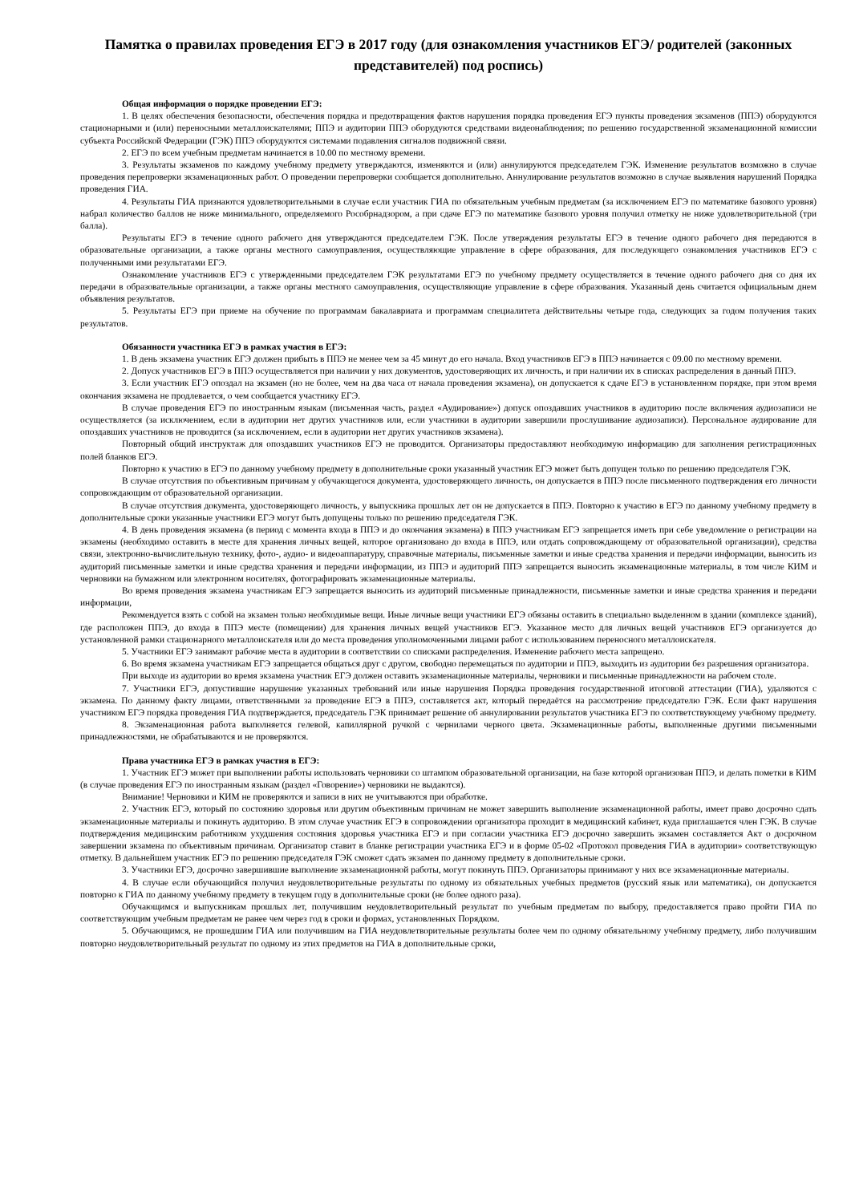Памятка о правилах проведения ЕГЭ в 2017 году (для ознакомления участников ЕГЭ/ родителей (законных представителей) под роспись)
Общая информация о порядке проведении ЕГЭ:
1. В целях обеспечения безопасности, обеспечения порядка и предотвращения фактов нарушения порядка проведения ЕГЭ пункты проведения экзаменов (ППЭ) оборудуются стационарными и (или) переносными металлоискателями; ППЭ и аудитории ППЭ оборудуются средствами видеонаблюдения; по решению государственной экзаменационной комиссии субъекта Российской Федерации (ГЭК) ППЭ оборудуются системами подавления сигналов подвижной связи.
2. ЕГЭ по всем учебным предметам начинается в 10.00 по местному времени.
3. Результаты экзаменов по каждому учебному предмету утверждаются, изменяются и (или) аннулируются председателем ГЭК. Изменение результатов возможно в случае проведения перепроверки экзаменационных работ. О проведении перепроверки сообщается дополнительно. Аннулирование результатов возможно в случае выявления нарушений Порядка проведения ГИА.
4. Результаты ГИА признаются удовлетворительными в случае если участник ГИА по обязательным учебным предметам (за исключением ЕГЭ по математике базового уровня) набрал количество баллов не ниже минимального, определяемого Рособрнадзором, а при сдаче ЕГЭ по математике базового уровня получил отметку не ниже удовлетворительной (три балла).
Результаты ЕГЭ в течение одного рабочего дня утверждаются председателем ГЭК. После утверждения результаты ЕГЭ в течение одного рабочего дня передаются в образовательные организации, а также органы местного самоуправления, осуществляющие управление в сфере образования, для последующего ознакомления участников ЕГЭ с полученными ими результатами ЕГЭ.
Ознакомление участников ЕГЭ с утвержденными председателем ГЭК результатами ЕГЭ по учебному предмету осуществляется в течение одного рабочего дня со дня их передачи в образовательные организации, а также органы местного самоуправления, осуществляющие управление в сфере образования. Указанный день считается официальным днем объявления результатов.
5. Результаты ЕГЭ при приеме на обучение по программам бакалавриата и программам специалитета действительны четыре года, следующих за годом получения таких результатов.
Обязанности участника ЕГЭ в рамках участия в ЕГЭ:
1. В день экзамена участник ЕГЭ должен прибыть в ППЭ не менее чем за 45 минут до его начала. Вход участников ЕГЭ в ППЭ начинается с 09.00 по местному времени.
2. Допуск участников ЕГЭ в ППЭ осуществляется при наличии у них документов, удостоверяющих их личность, и при наличии их в списках распределения в данный ППЭ.
3. Если участник ЕГЭ опоздал на экзамен (но не более, чем на два часа от начала проведения экзамена), он допускается к сдаче ЕГЭ в установленном порядке, при этом время окончания экзамена не продлевается, о чем сообщается участнику ЕГЭ.
В случае проведения ЕГЭ по иностранным языкам (письменная часть, раздел «Аудирование») допуск опоздавших участников в аудиторию после включения аудиозаписи не осуществляется (за исключением, если в аудитории нет других участников или, если участники в аудитории завершили прослушивание аудиозаписи). Персональное аудирование для опоздавших участников не проводится (за исключением, если в аудитории нет других участников экзамена).
Повторный общий инструктаж для опоздавших участников ЕГЭ не проводится. Организаторы предоставляют необходимую информацию для заполнения регистрационных полей бланков ЕГЭ.
Повторно к участию в ЕГЭ по данному учебному предмету в дополнительные сроки указанный участник ЕГЭ может быть допущен только по решению председателя ГЭК.
В случае отсутствия по объективным причинам у обучающегося документа, удостоверяющего личность, он допускается в ППЭ после письменного подтверждения его личности сопровождающим от образовательной организации.
В случае отсутствия документа, удостоверяющего личность, у выпускника прошлых лет он не допускается в ППЭ. Повторно к участию в ЕГЭ по данному учебному предмету в дополнительные сроки указанные участники ЕГЭ могут быть допущены только по решению председателя ГЭК.
4. В день проведения экзамена (в период с момента входа в ППЭ и до окончания экзамена) в ППЭ участникам ЕГЭ запрещается иметь при себе уведомление о регистрации на экзамены (необходимо оставить в месте для хранения личных вещей, которое организовано до входа в ППЭ, или отдать сопровождающему от образовательной организации), средства связи, электронно-вычислительную технику, фото-, аудио- и видеоаппаратуру, справочные материалы, письменные заметки и иные средства хранения и передачи информации, выносить из аудиторий письменные заметки и иные средства хранения и передачи информации, из ППЭ и аудиторий ППЭ запрещается выносить экзаменационные материалы, в том числе КИМ и черновики на бумажном или электронном носителях, фотографировать экзаменационные материалы.
Во время проведения экзамена участникам ЕГЭ запрещается выносить из аудиторий письменные принадлежности, письменные заметки и иные средства хранения и передачи информации,
Рекомендуется взять с собой на экзамен только необходимые вещи. Иные личные вещи участники ЕГЭ обязаны оставить в специально выделенном в здании (комплексе зданий), где расположен ППЭ, до входа в ППЭ месте (помещении) для хранения личных вещей участников ЕГЭ. Указанное место для личных вещей участников ЕГЭ организуется до установленной рамки стационарного металлоискателя или до места проведения уполномоченными лицами работ с использованием переносного металлоискателя.
5. Участники ЕГЭ занимают рабочие места в аудитории в соответствии со списками распределения. Изменение рабочего места запрещено.
6. Во время экзамена участникам ЕГЭ запрещается общаться друг с другом, свободно перемещаться по аудитории и ППЭ, выходить из аудитории без разрешения организатора.
При выходе из аудитории во время экзамена участник ЕГЭ должен оставить экзаменационные материалы, черновики и письменные принадлежности на рабочем столе.
7. Участники ЕГЭ, допустившие нарушение указанных требований или иные нарушения Порядка проведения государственной итоговой аттестации (ГИА), удаляются с экзамена. По данному факту лицами, ответственными за проведение ЕГЭ в ППЭ, составляется акт, который передаётся на рассмотрение председателю ГЭК. Если факт нарушения участником ЕГЭ порядка проведения ГИА подтверждается, председатель ГЭК принимает решение об аннулировании результатов участника ЕГЭ по соответствующему учебному предмету.
8. Экзаменационная работа выполняется гелевой, капиллярной ручкой с чернилами черного цвета. Экзаменационные работы, выполненные другими письменными принадлежностями, не обрабатываются и не проверяются.
Права участника ЕГЭ в рамках участия в ЕГЭ:
1. Участник ЕГЭ может при выполнении работы использовать черновики со штампом образовательной организации, на базе которой организован ППЭ, и делать пометки в КИМ (в случае проведения ЕГЭ по иностранным языкам (раздел «Говорение») черновики не выдаются).
Внимание! Черновики и КИМ не проверяются и записи в них не учитываются при обработке.
2. Участник ЕГЭ, который по состоянию здоровья или другим объективным причинам не может завершить выполнение экзаменационной работы, имеет право досрочно сдать экзаменационные материалы и покинуть аудиторию. В этом случае участник ЕГЭ в сопровождении организатора проходит в медицинский кабинет, куда приглашается член ГЭК. В случае подтверждения медицинским работником ухудшения состояния здоровья участника ЕГЭ и при согласии участника ЕГЭ досрочно завершить экзамен составляется Акт о досрочном завершении экзамена по объективным причинам. Организатор ставит в бланке регистрации участника ЕГЭ и в форме 05-02 «Протокол проведения ГИА в аудитории» соответствующую отметку. В дальнейшем участник ЕГЭ по решению председателя ГЭК сможет сдать экзамен по данному предмету в дополнительные сроки.
3. Участники ЕГЭ, досрочно завершившие выполнение экзаменационной работы, могут покинуть ППЭ. Организаторы принимают у них все экзаменационные материалы.
4. В случае если обучающийся получил неудовлетворительные результаты по одному из обязательных учебных предметов (русский язык или математика), он допускается повторно к ГИА по данному учебному предмету в текущем году в дополнительные сроки (не более одного раза).
Обучающимся и выпускникам прошлых лет, получившим неудовлетворительный результат по учебным предметам по выбору, предоставляется право пройти ГИА по соответствующим учебным предметам не ранее чем через год в сроки и формах, установленных Порядком.
5. Обучающимся, не прошедшим ГИА или получившим на ГИА неудовлетворительные результаты более чем по одному обязательному учебному предмету, либо получившим повторно неудовлетворительный результат по одному из этих предметов на ГИА в дополнительные сроки,